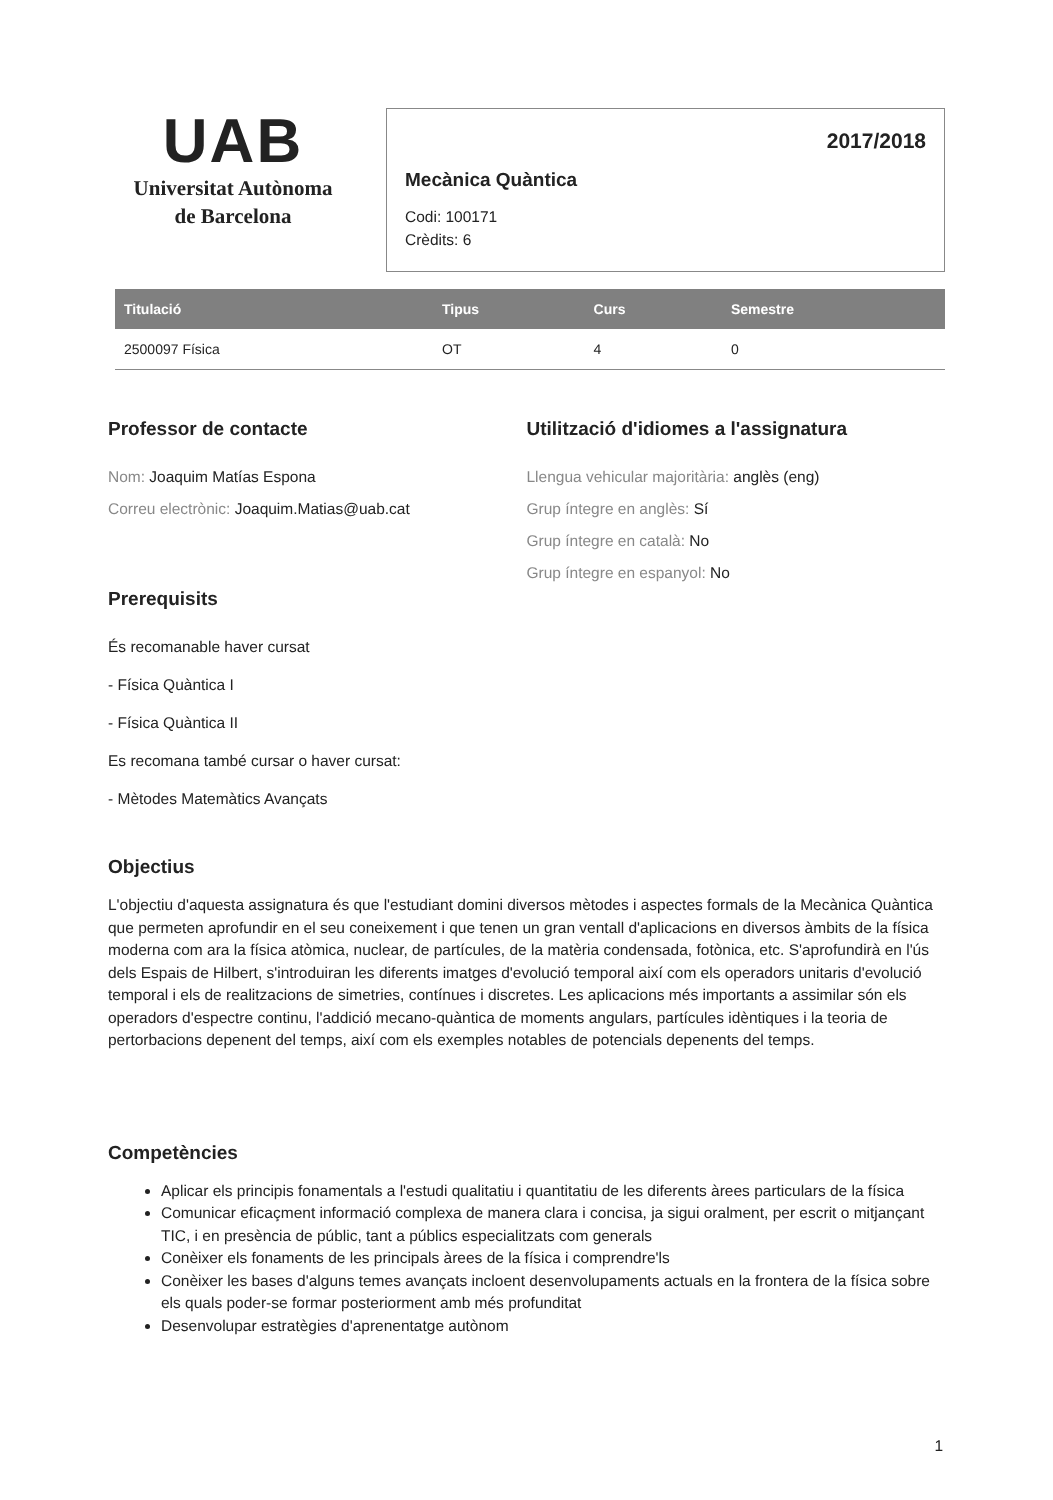UAB
Universitat Autònoma
de Barcelona
2017/2018
Mecànica Quàntica
Codi: 100171
Crèdits: 6
| Titulació | Tipus | Curs | Semestre |
| --- | --- | --- | --- |
| 2500097 Física | OT | 4 | 0 |
Professor de contacte
Nom: Joaquim Matías Espona
Correu electrònic: Joaquim.Matias@uab.cat
Prerequisits
Utilització d'idiomes a l'assignatura
Llengua vehicular majoritària: anglès (eng)
Grup íntegre en anglès: Sí
Grup íntegre en català: No
Grup íntegre en espanyol: No
És recomanable haver cursat
- Física Quàntica I
- Física Quàntica II
Es recomana també cursar o haver cursat:
- Mètodes Matemàtics Avançats
Objectius
L'objectiu d'aquesta assignatura és que l'estudiant domini diversos mètodes i aspectes formals de la Mecànica Quàntica que permeten aprofundir en el seu coneixement i que tenen un gran ventall d'aplicacions en diversos àmbits de la física moderna com ara la física atòmica, nuclear, de partícules, de la matèria condensada, fotònica, etc. S'aprofundirà en l'ús dels Espais de Hilbert, s'introduiran les diferents imatges d'evolució temporal així com els operadors unitaris d'evolució temporal i els de realitzacions de simetries, contínues i discretes. Les aplicacions més importants a assimilar són els operadors d'espectre continu, l'addició mecano-quàntica de moments angulars, partícules idèntiques i la teoria de pertorbacions depenent del temps, així com els exemples notables de potencials depenents del temps.
Competències
Aplicar els principis fonamentals a l'estudi qualitatiu i quantitatiu de les diferents àrees particulars de la física
Comunicar eficaçment informació complexa de manera clara i concisa, ja sigui oralment, per escrit o mitjançant TIC, i en presència de públic, tant a públics especialitzats com generals
Conèixer els fonaments de les principals àrees de la física i comprendre'ls
Conèixer les bases d'alguns temes avançats incloent desenvolupaments actuals en la frontera de la física sobre els quals poder-se formar posteriorment amb més profunditat
Desenvolupar estratègies d'aprenentatge autònom
1